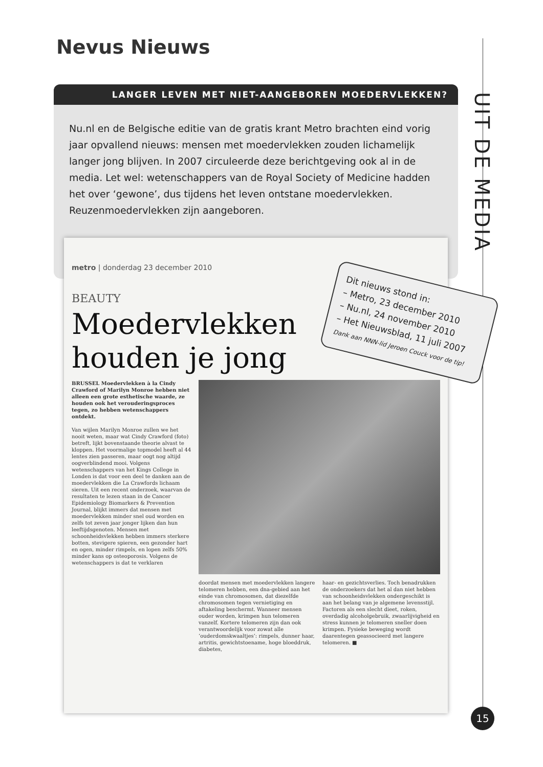Nevus Nieuws
UIT DE MEDIA
LANGER LEVEN MET NIET-AANGEBOREN MOEDERVLEKKEN?
Nu.nl en de Belgische editie van de gratis krant Metro brachten eind vorig jaar opvallend nieuws: mensen met moedervlekken zouden lichamelijk langer jong blijven. In 2007 circuleerde deze berichtgeving ook al in de media. Let wel: wetenschappers van de Royal Society of Medicine hadden het over ‘gewone’, dus tijdens het leven ontstane moedervlekken. Reuzenmoedervlekken zijn aangeboren.
metro | donderdag 23 december 2010
BEAUTY
Moedervlekken
houden je jong
BRUSSEL Moedervlekken à la Cindy Crawford of Marilyn Monroe hebben niet alleen een grote esthetische waarde, ze houden ook het verouderingsproces tegen, zo hebben wetenschappers ontdekt.
Van wijlen Marilyn Monroe zullen we het nooit weten, maar wat Cindy Crawford (foto) betreft, lijkt bovenstaande theorie alvast te kloppen. Het voormalige topmodel heeft al 44 lentes zien passeren, maar oogt nog altijd oogverblindend mooi. Volgens wetenschappers van het Kings College in Londen is dat voor een deel te danken aan de moedervlekken die La Crawfords lichaam sieren. Uit een recent onderzoek, waarvan de resultaten te lezen staan in de Cancer Epidemiology Biomarkers & Prevention Journal, blijkt immers dat mensen met moedervlekken minder snel oud worden en zelfs tot zeven jaar jonger lijken dan hun leeftijdsgenoten. Mensen met schoonheidsvlekken hebben immers sterkere botten, stevigere spieren, een gezonder hart en ogen, minder rimpels, en lopen zelfs 50% minder kans op osteoporosis. Volgens de wetenschappers is dat te verklaren
doordat mensen met moedervlekken langere telomeren hebben, een dna-gebied aan het einde van chromosomen, dat diezelfde chromosomen tegen vernietiging en aftakeling beschermt. Wanneer mensen ouder worden, krimpen hun telomeren vanzelf. Kortere telomeren zijn dan ook verantwoordelijk voor zowat alle ‘ouderdomskwaaltjes’: rimpels, dunner haar, artritis, gewichtstoename, hoge bloeddruk, diabetes,
haar- en gezichtsverlies. Toch benadrukken de onderzoekers dat het al dan niet hebben van schoonheidsvlekken ondergeschikt is aan het belang van je algemene levensstijl. Factoren als een slecht dieet, roken, overdadig alcoholgebruik, zwaarlijvigheid en stress kunnen je telomeren sneller doen krimpen. Fysieke beweging wordt daarentegen geassocieerd met langere telomeren. ■
Dit nieuws stond in:
– Metro, 23 december 2010
– Nu.nl, 24 november 2010
– Het Nieuwsblad, 11 juli 2007
Dank aan NNN-lid Jeroen Couck voor de tip!
15